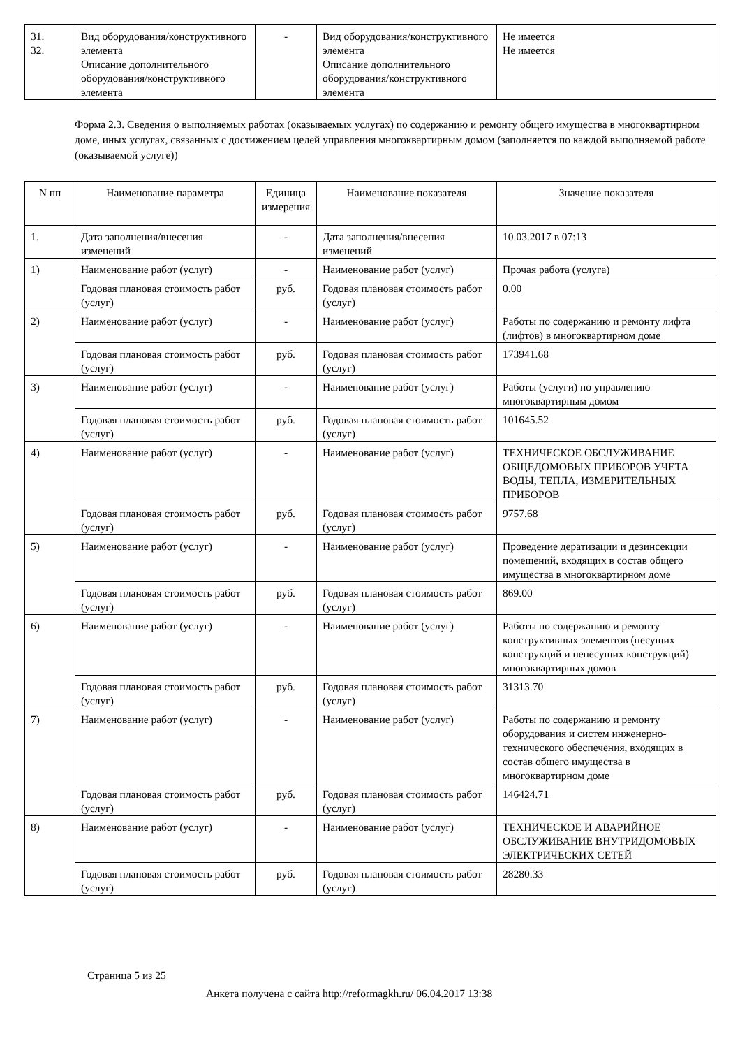| 31. 32. | Вид оборудования/конструктивного элемента Описание дополнительного оборудования/конструктивного элемента | - | Вид оборудования/конструктивного элемента Описание дополнительного оборудования/конструктивного элемента | Не имеется Не имеется |
Форма 2.3. Сведения о выполняемых работах (оказываемых услугах) по содержанию и ремонту общего имущества в многоквартирном доме, иных услугах, связанных с достижением целей управления многоквартирным домом (заполняется по каждой выполняемой работе (оказываемой услуге))
| N пп | Наименование параметра | Единица измерения | Наименование показателя | Значение показателя |
| --- | --- | --- | --- | --- |
| 1. | Дата заполнения/внесения изменений | - | Дата заполнения/внесения изменений | 10.03.2017 в 07:13 |
| 1) | Наименование работ (услуг) | - | Наименование работ (услуг) | Прочая работа (услуга) |
| | Годовая плановая стоимость работ (услуг) | руб. | Годовая плановая стоимость работ (услуг) | 0.00 |
| 2) | Наименование работ (услуг) | - | Наименование работ (услуг) | Работы по содержанию и ремонту лифта (лифтов) в многоквартирном доме |
| | Годовая плановая стоимость работ (услуг) | руб. | Годовая плановая стоимость работ (услуг) | 173941.68 |
| 3) | Наименование работ (услуг) | - | Наименование работ (услуг) | Работы (услуги) по управлению многоквартирным домом |
| | Годовая плановая стоимость работ (услуг) | руб. | Годовая плановая стоимость работ (услуг) | 101645.52 |
| 4) | Наименование работ (услуг) | - | Наименование работ (услуг) | ТЕХНИЧЕСКОЕ ОБСЛУЖИВАНИЕ ОБЩЕДОМОВЫХ ПРИБОРОВ УЧЕТА ВОДЫ, ТЕПЛА, ИЗМЕРИТЕЛЬНЫХ ПРИБОРОВ |
| | Годовая плановая стоимость работ (услуг) | руб. | Годовая плановая стоимость работ (услуг) | 9757.68 |
| 5) | Наименование работ (услуг) | - | Наименование работ (услуг) | Проведение дератизации и дезинсекции помещений, входящих в состав общего имущества в многоквартирном доме |
| | Годовая плановая стоимость работ (услуг) | руб. | Годовая плановая стоимость работ (услуг) | 869.00 |
| 6) | Наименование работ (услуг) | - | Наименование работ (услуг) | Работы по содержанию и ремонту конструктивных элементов (несущих конструкций и ненесущих конструкций) многоквартирных домов |
| | Годовая плановая стоимость работ (услуг) | руб. | Годовая плановая стоимость работ (услуг) | 31313.70 |
| 7) | Наименование работ (услуг) | - | Наименование работ (услуг) | Работы по содержанию и ремонту оборудования и систем инженерно-технического обеспечения, входящих в состав общего имущества в многоквартирном доме |
| | Годовая плановая стоимость работ (услуг) | руб. | Годовая плановая стоимость работ (услуг) | 146424.71 |
| 8) | Наименование работ (услуг) | - | Наименование работ (услуг) | ТЕХНИЧЕСКОЕ И АВАРИЙНОЕ ОБСЛУЖИВАНИЕ ВНУТРИДОМОВЫХ ЭЛЕКТРИЧЕСКИХ СЕТЕЙ |
| | Годовая плановая стоимость работ (услуг) | руб. | Годовая плановая стоимость работ (услуг) | 28280.33 |
Страница 5 из 25
Анкета получена с сайта http://reformagkh.ru/ 06.04.2017 13:38